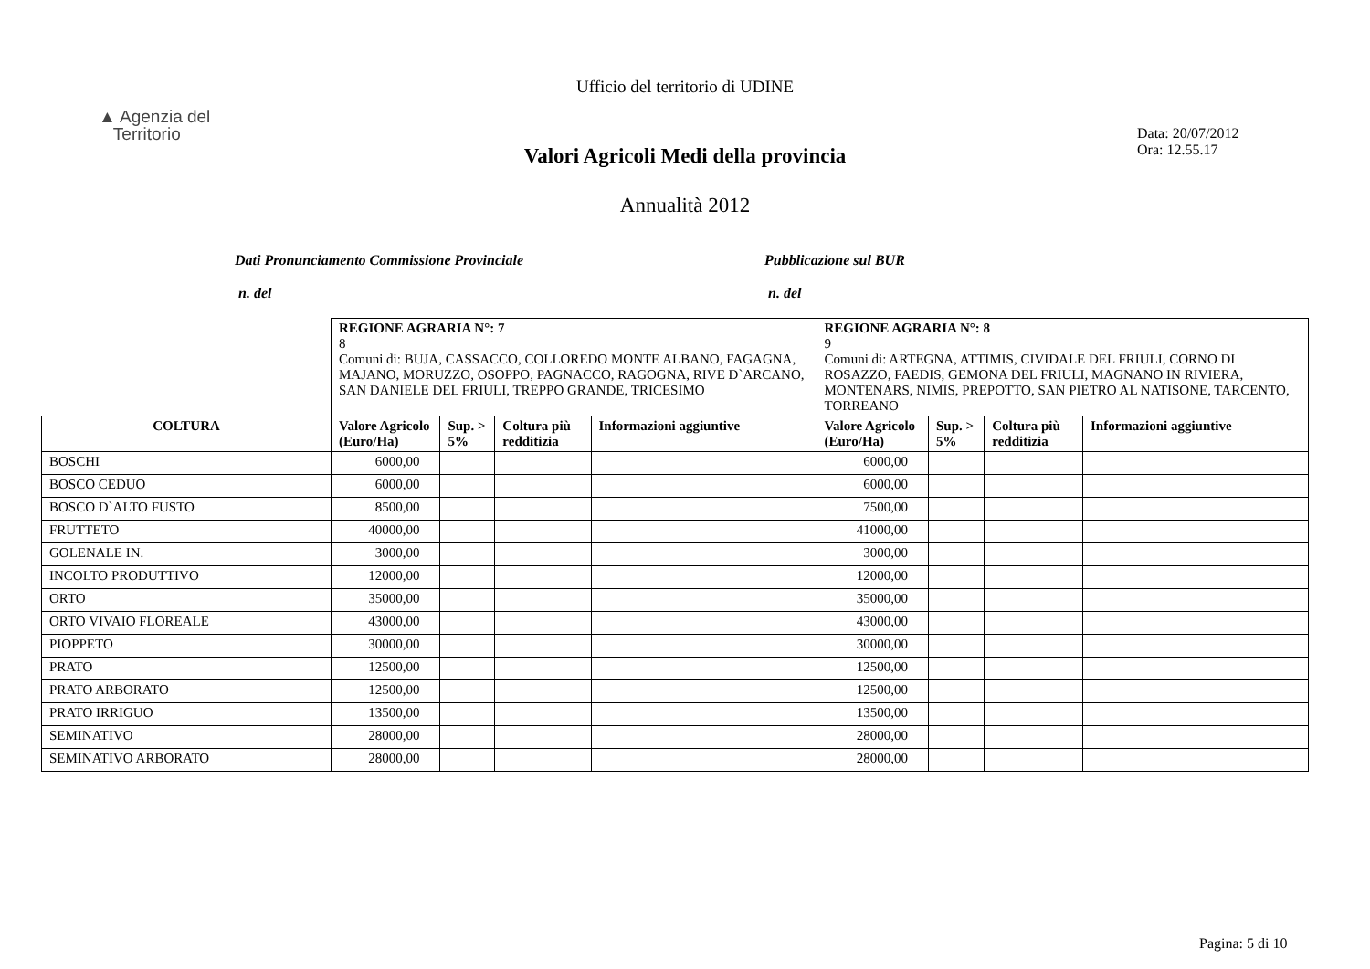Ufficio del territorio di UDINE
▲ Agenzia del
Territorio
Data: 20/07/2012
Ora: 12.55.17
Valori Agricoli Medi della provincia
Annualità 2012
Dati Pronunciamento Commissione Provinciale
n. del
Pubblicazione sul BUR
n. del
| | REGIONE AGRARIA N°: 7 8 Comuni di: BUJA, CASSACCO, COLLOREDO MONTE ALBANO, FAGAGNA, MAJANO, MORUZZO, OSOPPO, PAGNACCO, RAGOGNA, RIVE D`ARCANO, SAN DANIELE DEL FRIULI, TREPPO GRANDE, TRICESIMO | | | | REGIONE AGRARIA N°: 8 9 Comuni di: ARTEGNA, ATTIMIS, CIVIDALE DEL FRIULI, CORNO DI ROSAZZO, FAEDIS, GEMONA DEL FRIULI, MAGNANO IN RIVIERA, MONTENARS, NIMIS, PREPOTTO, SAN PIETRO AL NATISONE, TARCENTO, TORREANO | | | |
| COLTURA | Valore Agricolo (Euro/Ha) | Sup. > 5% | Coltura più redditizia | Informazioni aggiuntive | Valore Agricolo (Euro/Ha) | Sup. > 5% | Coltura più redditizia | Informazioni aggiuntive |
| BOSCHI | 6000,00 | | | | 6000,00 | | | |
| BOSCO CEDUO | 6000,00 | | | | 6000,00 | | | |
| BOSCO D`ALTO FUSTO | 8500,00 | | | | 7500,00 | | | |
| FRUTTETO | 40000,00 | | | | 41000,00 | | | |
| GOLENALE IN. | 3000,00 | | | | 3000,00 | | | |
| INCOLTO PRODUTTIVO | 12000,00 | | | | 12000,00 | | | |
| ORTO | 35000,00 | | | | 35000,00 | | | |
| ORTO VIVAIO FLOREALE | 43000,00 | | | | 43000,00 | | | |
| PIOPPETO | 30000,00 | | | | 30000,00 | | | |
| PRATO | 12500,00 | | | | 12500,00 | | | |
| PRATO ARBORATO | 12500,00 | | | | 12500,00 | | | |
| PRATO IRRIGUO | 13500,00 | | | | 13500,00 | | | |
| SEMINATIVO | 28000,00 | | | | 28000,00 | | | |
| SEMINATIVO ARBORATO | 28000,00 | | | | 28000,00 | | | |
Pagina: 5 di 10